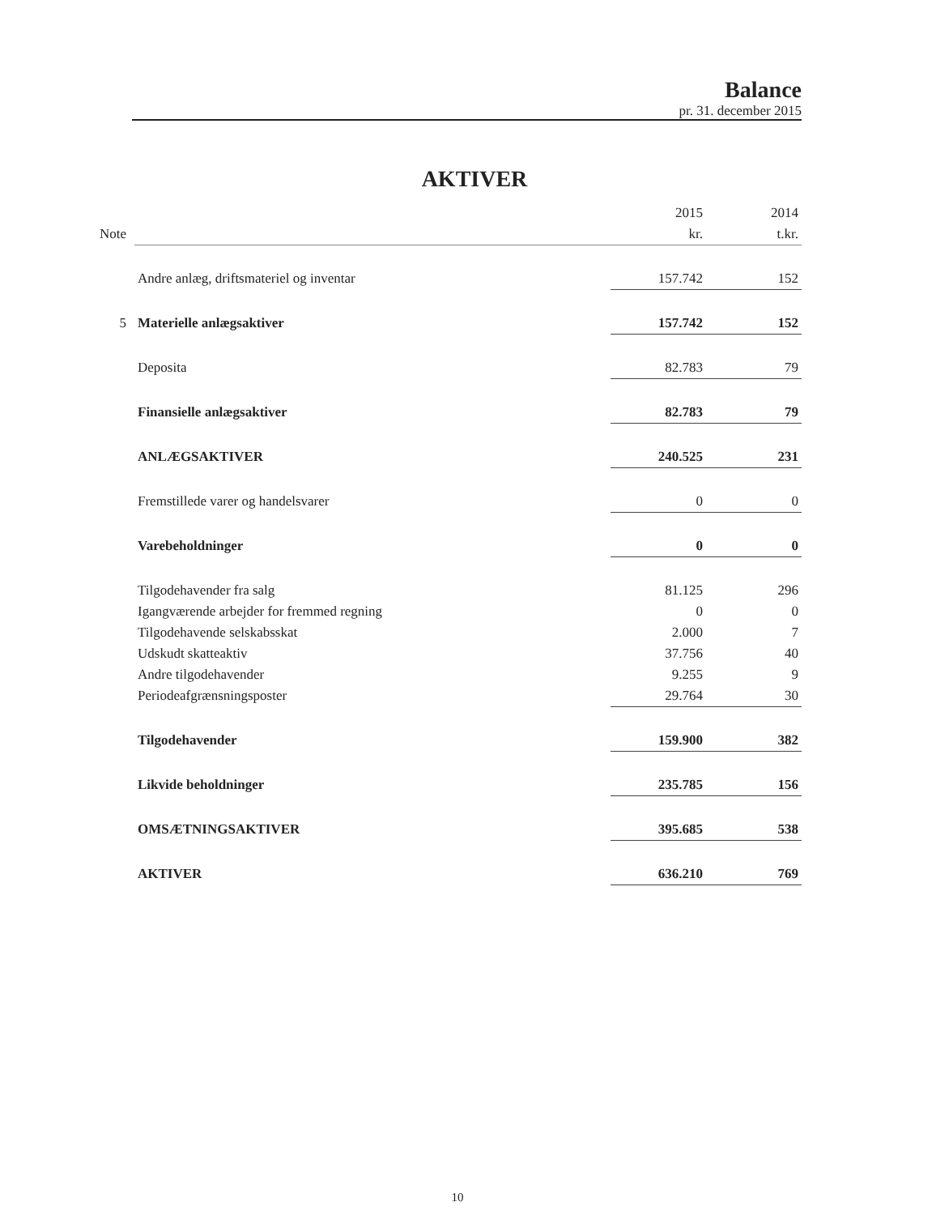Balance
pr. 31. december 2015
AKTIVER
| | | 2015 | 2014 |
| --- | --- | --- | --- |
| Note | | kr. | t.kr. |
| | Andre anlæg, driftsmateriel og inventar | 157.742 | 152 |
| 5 | Materielle anlægsaktiver | 157.742 | 152 |
| | Deposita | 82.783 | 79 |
| | Finansielle anlægsaktiver | 82.783 | 79 |
| | ANLÆGSAKTIVER | 240.525 | 231 |
| | Fremstillede varer og handelsvarer | 0 | 0 |
| | Varebeholdninger | 0 | 0 |
| | Tilgodehavender fra salg | 81.125 | 296 |
| | Igangværende arbejder for fremmed regning | 0 | 0 |
| | Tilgodehavende selskabsskat | 2.000 | 7 |
| | Udskudt skatteaktiv | 37.756 | 40 |
| | Andre tilgodehavender | 9.255 | 9 |
| | Periodeafgrænsningsposter | 29.764 | 30 |
| | Tilgodehavender | 159.900 | 382 |
| | Likvide beholdninger | 235.785 | 156 |
| | OMSÆTNINGSAKTIVER | 395.685 | 538 |
| | AKTIVER | 636.210 | 769 |
10